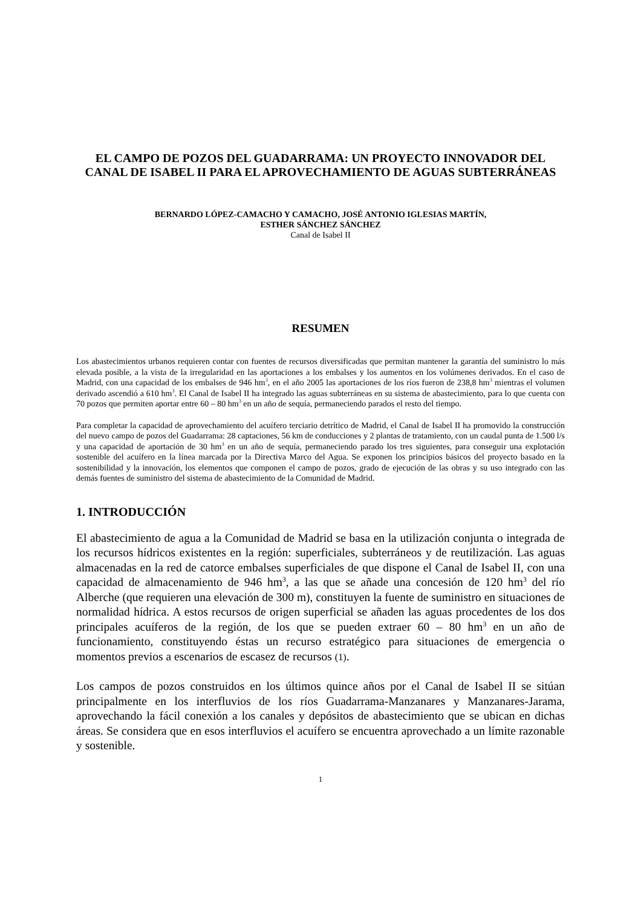EL CAMPO DE POZOS DEL GUADARRAMA: UN PROYECTO INNOVADOR DEL CANAL DE ISABEL II PARA EL APROVECHAMIENTO DE AGUAS SUBTERRÁNEAS
BERNARDO LÓPEZ-CAMACHO Y CAMACHO, JOSÉ ANTONIO IGLESIAS MARTÍN,
ESTHER SÁNCHEZ SÁNCHEZ
Canal de Isabel II
RESUMEN
Los abastecimientos urbanos requieren contar con fuentes de recursos diversificadas que permitan mantener la garantía del suministro lo más elevada posible, a la vista de la irregularidad en las aportaciones a los embalses y los aumentos en los volúmenes derivados. En el caso de Madrid, con una capacidad de los embalses de 946 hm<sup>3</sup>, en el año 2005 las aportaciones de los ríos fueron de 238,8 hm<sup>3</sup> mientras el volumen derivado ascendió a 610 hm<sup>3</sup>. El Canal de Isabel II ha integrado las aguas subterráneas en su sistema de abastecimiento, para lo que cuenta con 70 pozos que permiten aportar entre 60 – 80 hm<sup>3</sup> en un año de sequía, permaneciendo parados el resto del tiempo.
Para completar la capacidad de aprovechamiento del acuífero terciario detrítico de Madrid, el Canal de Isabel II ha promovido la construcción del nuevo campo de pozos del Guadarrama: 28 captaciones, 56 km de conducciones y 2 plantas de tratamiento, con un caudal punta de 1.500 l/s y una capacidad de aportación de 30 hm<sup>3</sup> en un año de sequía, permaneciendo parado los tres siguientes, para conseguir una explotación sostenible del acuífero en la línea marcada por la Directiva Marco del Agua. Se exponen los principios básicos del proyecto basado en la sostenibilidad y la innovación, los elementos que componen el campo de pozos, grado de ejecución de las obras y su uso integrado con las demás fuentes de suministro del sistema de abastecimiento de la Comunidad de Madrid.
1. INTRODUCCIÓN
El abastecimiento de agua a la Comunidad de Madrid se basa en la utilización conjunta o integrada de los recursos hídricos existentes en la región: superficiales, subterráneos y de reutilización. Las aguas almacenadas en la red de catorce embalses superficiales de que dispone el Canal de Isabel II, con una capacidad de almacenamiento de 946 hm<sup>3</sup>, a las que se añade una concesión de 120 hm<sup>3</sup> del río Alberche (que requieren una elevación de 300 m), constituyen la fuente de suministro en situaciones de normalidad hídrica. A estos recursos de origen superficial se añaden las aguas procedentes de los dos principales acuíferos de la región, de los que se pueden extraer 60 – 80 hm<sup>3</sup> en un año de funcionamiento, constituyendo éstas un recurso estratégico para situaciones de emergencia o momentos previos a escenarios de escasez de recursos (1).
Los campos de pozos construidos en los últimos quince años por el Canal de Isabel II se sitúan principalmente en los interfluvios de los ríos Guadarrama-Manzanares y Manzanares-Jarama, aprovechando la fácil conexión a los canales y depósitos de abastecimiento que se ubican en dichas áreas. Se considera que en esos interfluvios el acuífero se encuentra aprovechado a un límite razonable y sostenible.
1